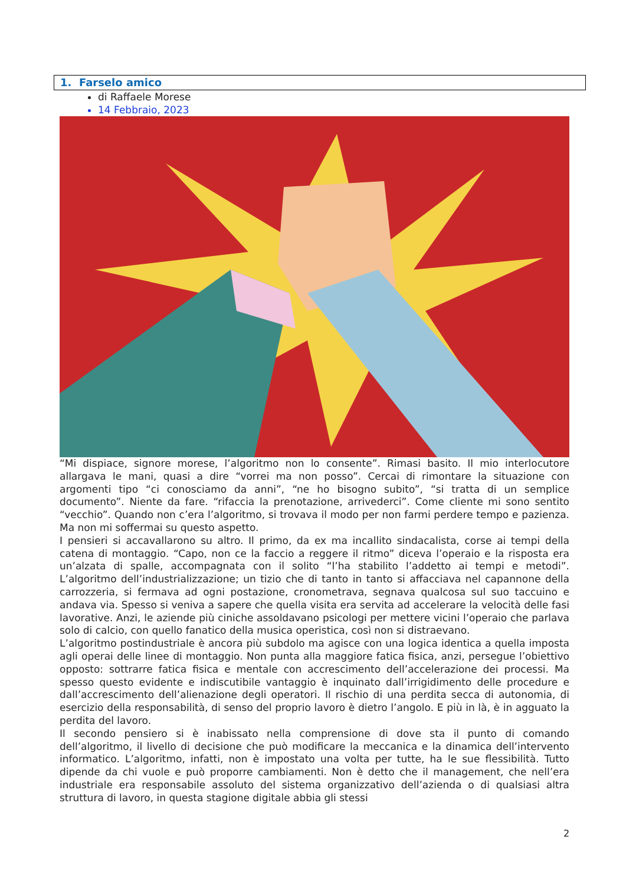1. Farselo amico
di Raffaele Morese
14 Febbraio, 2023
“Mi dispiace, signore morese, l’algoritmo non lo consente”. Rimasi basito. Il mio interlocutore allargava le mani, quasi a dire “vorrei ma non posso”. Cercai di rimontare la situazione con argomenti tipo “ci conosciamo da anni”, “ne ho bisogno subito”, “si tratta di un semplice documento”. Niente da fare. “rifaccia la prenotazione, arrivederci”. Come cliente mi sono sentito “vecchio”. Quando non c’era l’algoritmo, si trovava il modo per non farmi perdere tempo e pazienza. Ma non mi soffermai su questo aspetto.
I pensieri si accavallarono su altro. Il primo, da ex ma incallito sindacalista, corse ai tempi della catena di montaggio. “Capo, non ce la faccio a reggere il ritmo” diceva l’operaio e la risposta era un’alzata di spalle, accompagnata con il solito “l’ha stabilito l’addetto ai tempi e metodi”. L’algoritmo dell’industrializzazione; un tizio che di tanto in tanto si affacciava nel capannone della carrozzeria, si fermava ad ogni postazione, cronometrava, segnava qualcosa sul suo taccuino e andava via. Spesso si veniva a sapere che quella visita era servita ad accelerare la velocità delle fasi lavorative. Anzi, le aziende più ciniche assoldavano psicologi per mettere vicini l’operaio che parlava solo di calcio, con quello fanatico della musica operistica, così non si distraevano.
L’algoritmo postindustriale è ancora più subdolo ma agisce con una logica identica a quella imposta agli operai delle linee di montaggio. Non punta alla maggiore fatica fisica, anzi, persegue l’obiettivo opposto: sottrarre fatica fisica e mentale con accrescimento dell’accelerazione dei processi. Ma spesso questo evidente e indiscutibile vantaggio è inquinato dall’irrigidimento delle procedure e dall’accrescimento dell’alienazione degli operatori. Il rischio di una perdita secca di autonomia, di esercizio della responsabilità, di senso del proprio lavoro è dietro l’angolo. E più in là, è in agguato la perdita del lavoro.
Il secondo pensiero si è inabissato nella comprensione di dove sta il punto di comando dell’algoritmo, il livello di decisione che può modificare la meccanica e la dinamica dell’intervento informatico. L’algoritmo, infatti, non è impostato una volta per tutte, ha le sue flessibilità. Tutto dipende da chi vuole e può proporre cambiamenti. Non è detto che il management, che nell’era industriale era responsabile assoluto del sistema organizzativo dell’azienda o di qualsiasi altra struttura di lavoro, in questa stagione digitale abbia gli stessi
2